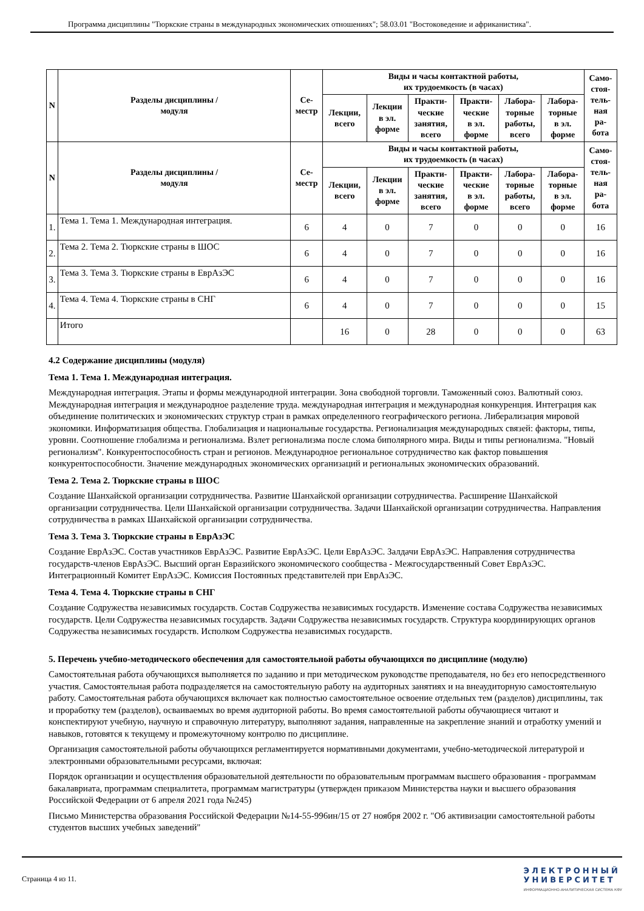Программа дисциплины "Тюркские страны в международных экономических отношениях"; 58.03.01 "Востоковедение и африканистика".
| N | Разделы дисциплины / модуля | Се- местр | Виды и часы контактной работы, их трудоемкость (в часах) | | | | | | Само- стоя- тель- ная ра- бота |
| --- | --- | --- | --- | --- | --- | --- | --- | --- | --- |
| | | | Лекции, всего | Лекции в эл. форме | Практи- ческие занятия, всего | Практи- ческие в эл. форме | Лабора- торные работы, всего | Лабора- торные в эл. форме | |
| N | Разделы дисциплины / модуля | Се- местр | Виды и часы контактной работы, их трудоемкость (в часах) | | | | | | Само- стоя- тель- ная ра- бота |
| | | | Лекции, всего | Лекции в эл. форме | Практи- ческие занятия, всего | Практи- ческие в эл. форме | Лабора- торные работы, всего | Лабора- торные в эл. форме | |
| 1. | Тема 1. Тема 1. Международная интеграция. | 6 | 4 | 0 | 7 | 0 | 0 | 0 | 16 |
| 2. | Тема 2. Тема 2. Тюркские страны в ШОС | 6 | 4 | 0 | 7 | 0 | 0 | 0 | 16 |
| 3. | Тема 3. Тема 3. Тюркские страны в ЕврАзЭС | 6 | 4 | 0 | 7 | 0 | 0 | 0 | 16 |
| 4. | Тема 4. Тема 4. Тюркские страны в СНГ | 6 | 4 | 0 | 7 | 0 | 0 | 0 | 15 |
| | Итого | | 16 | 0 | 28 | 0 | 0 | 0 | 63 |
4.2 Содержание дисциплины (модуля)
Тема 1. Тема 1. Международная интеграция.
Международная интеграция. Этапы и формы международной интеграции. Зона свободной торговли. Таможенный союз. Валютный союз. Международная интеграция и международное разделение труда. международная интеграция и международная конкуренция. Интеграция как объединение политических и экономических структур стран в рамках определенного географического региона. Либерализация мировой экономики. Информатизация общества. Глобализация и национальные государства. Регионализация международных связей: факторы, типы, уровни. Соотношение глобализма и регионализма. Взлет регионализма после слома биполярного мира. Виды и типы регионализма. "Новый регионализм". Конкурентоспособность стран и регионов. Международное региональное сотрудничество как фактор повышения конкурентоспособности. Значение международных экономических организаций и региональных экономических образований.
Тема 2. Тема 2. Тюркские страны в ШОС
Создание Шанхайской организации сотрудничества. Развитие Шанхайской организации сотрудничества. Расширение Шанхайской организации сотрудничества. Цели Шанхайской организации сотрудничества. Задачи Шанхайской организации сотрудничества. Направления сотрудничества в рамках Шанхайской организации сотрудничества.
Тема 3. Тема 3. Тюркские страны в ЕврАзЭС
Создание ЕврАзЭС. Состав участников ЕврАзЭС. Развитие ЕврАзЭС. Цели ЕврАзЭС. Залдачи ЕврАзЭС. Направления сотрудничества государств-членов ЕврАзЭС. Высший орган Евразийского экономического сообщества - Межгосударственный Совет ЕврАзЭС. Интеграционный Комитет ЕврАзЭС. Комиссия Постоянных представителей при ЕврАзЭС.
Тема 4. Тема 4. Тюркские страны в СНГ
Создание Содружества независимых государств. Состав Содружества независимых государств. Изменение состава Содружества независимых государств. Цели Содружества независимых государств. Задачи Содружества независимых государств. Структура координирующих органов Содружества независимых государств. Исполком Содружества независимых государств.
5. Перечень учебно-методического обеспечения для самостоятельной работы обучающихся по дисциплине (модулю)
Самостоятельная работа обучающихся выполняется по заданию и при методическом руководстве преподавателя, но без его непосредственного участия. Самостоятельная работа подразделяется на самостоятельную работу на аудиторных занятиях и на внеаудиторную самостоятельную работу. Самостоятельная работа обучающихся включает как полностью самостоятельное освоение отдельных тем (разделов) дисциплины, так и проработку тем (разделов), осваиваемых во время аудиторной работы. Во время самостоятельной работы обучающиеся читают и конспектируют учебную, научную и справочную литературу, выполняют задания, направленные на закрепление знаний и отработку умений и навыков, готовятся к текущему и промежуточному контролю по дисциплине.
Организация самостоятельной работы обучающихся регламентируется нормативными документами, учебно-методической литературой и электронными образовательными ресурсами, включая:
Порядок организации и осуществления образовательной деятельности по образовательным программам высшего образования - программам бакалавриата, программам специалитета, программам магистратуры (утвержден приказом Министерства науки и высшего образования Российской Федерации от 6 апреля 2021 года №245)
Письмо Министерства образования Российской Федерации №14-55-996ин/15 от 27 ноября 2002 г. "Об активизации самостоятельной работы студентов высших учебных заведений"
Страница 4 из 11.
ЭЛЕКТРОННЫЙ
УНИВЕРСИТЕТ
ИНФОРМАЦИОННО-АНАЛИТИЧЕСКАЯ СИСТЕМА КФУ